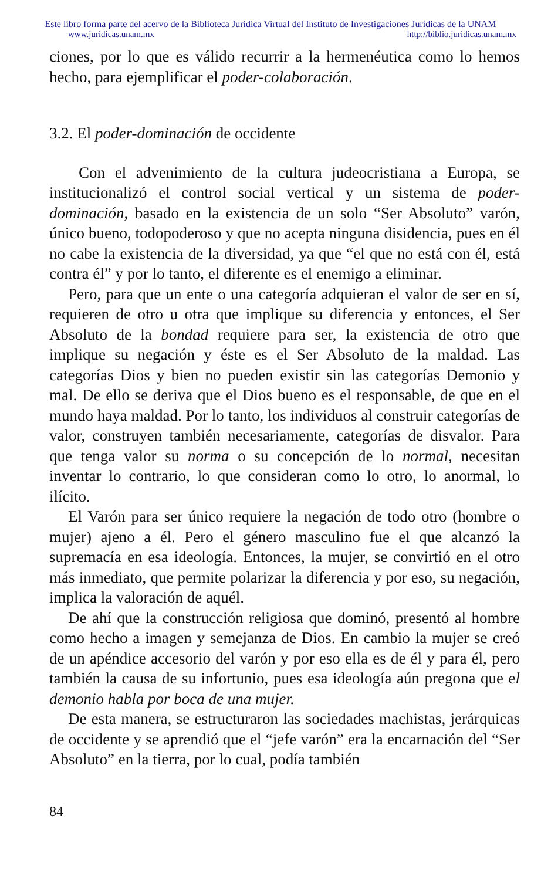Este libro forma parte del acervo de la Biblioteca Jurídica Virtual del Instituto de Investigaciones Jurídicas de la UNAM
www.juridicas.unam.mx http://biblio.juridicas.unam.mx
ciones, por lo que es válido recurrir a la hermenéutica como lo hemos hecho, para ejemplificar el poder-colaboración.
3.2. El poder-dominación de occidente
Con el advenimiento de la cultura judeocristiana a Europa, se institucionalizó el control social vertical y un sistema de poder-dominación, basado en la existencia de un solo “Ser Absoluto” varón, único bueno, todopoderoso y que no acepta ninguna disidencia, pues en él no cabe la existencia de la diversidad, ya que “el que no está con él, está contra él” y por lo tanto, el diferente es el enemigo a eliminar.
Pero, para que un ente o una categoría adquieran el valor de ser en sí, requieren de otro u otra que implique su diferencia y entonces, el Ser Absoluto de la bondad requiere para ser, la existencia de otro que implique su negación y éste es el Ser Absoluto de la maldad. Las categorías Dios y bien no pueden existir sin las categorías Demonio y mal. De ello se deriva que el Dios bueno es el responsable, de que en el mundo haya maldad. Por lo tanto, los individuos al construir categorías de valor, construyen también necesariamente, categorías de disvalor. Para que tenga valor su norma o su concepción de lo normal, necesitan inventar lo contrario, lo que consideran como lo otro, lo anormal, lo ilícito.
El Varón para ser único requiere la negación de todo otro (hombre o mujer) ajeno a él. Pero el género masculino fue el que alcanzó la supremacía en esa ideología. Entonces, la mujer, se convirtió en el otro más inmediato, que permite polarizar la diferencia y por eso, su negación, implica la valoración de aquél.
De ahí que la construcción religiosa que dominó, presentó al hombre como hecho a imagen y semejanza de Dios. En cambio la mujer se creó de un apéndice accesorio del varón y por eso ella es de él y para él, pero también la causa de su infortunio, pues esa ideología aún pregona que el demonio habla por boca de una mujer.
De esta manera, se estructuraron las sociedades machistas, jerárquicas de occidente y se aprendió que el “jefe varón” era la encarnación del “Ser Absoluto” en la tierra, por lo cual, podía también
84